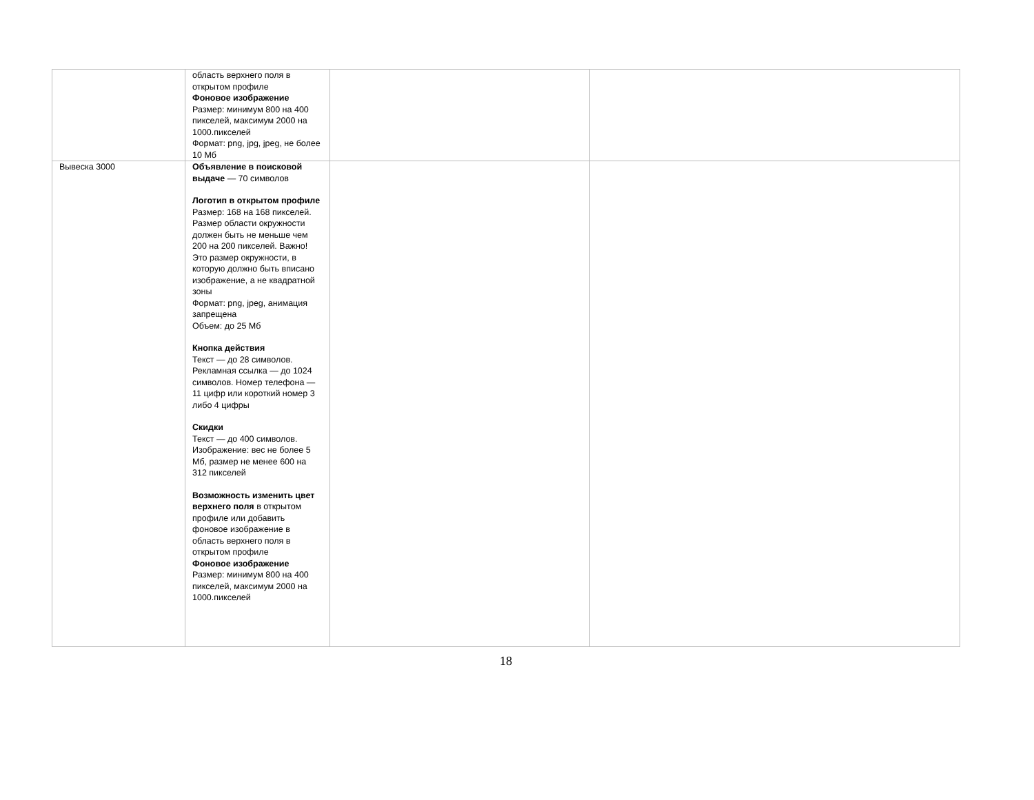| | область верхнего поля в открытом профиле Фоновое изображение Размер: минимум 800 на 400 пикселей, максимум 2000 на 1000.пикселей Формат: png, jpg, jpeg, не более 10 Мб | | |
| Вывеска 3000 | Объявление в поисковой выдаче — 70 символов Логотип в открытом профиле Размер: 168 на 168 пикселей. Размер области окружности должен быть не меньше чем 200 на 200 пикселей. Важно! Это размер окружности, в которую должно быть вписано изображение, а не квадратной зоны Формат: png, jpeg, анимация запрещена Объем: до 25 Мб Кнопка действия Текст — до 28 символов. Рекламная ссылка — до 1024 символов. Номер телефона — 11 цифр или короткий номер 3 либо 4 цифры Скидки Текст — до 400 символов. Изображение: вес не более 5 Мб, размер не менее 600 на 312 пикселей Возможность изменить цвет верхнего поля в открытом профиле или добавить фоновое изображение в область верхнего поля в открытом профиле Фоновое изображение Размер: минимум 800 на 400 пикселей, максимум 2000 на 1000.пикселей | | |
18